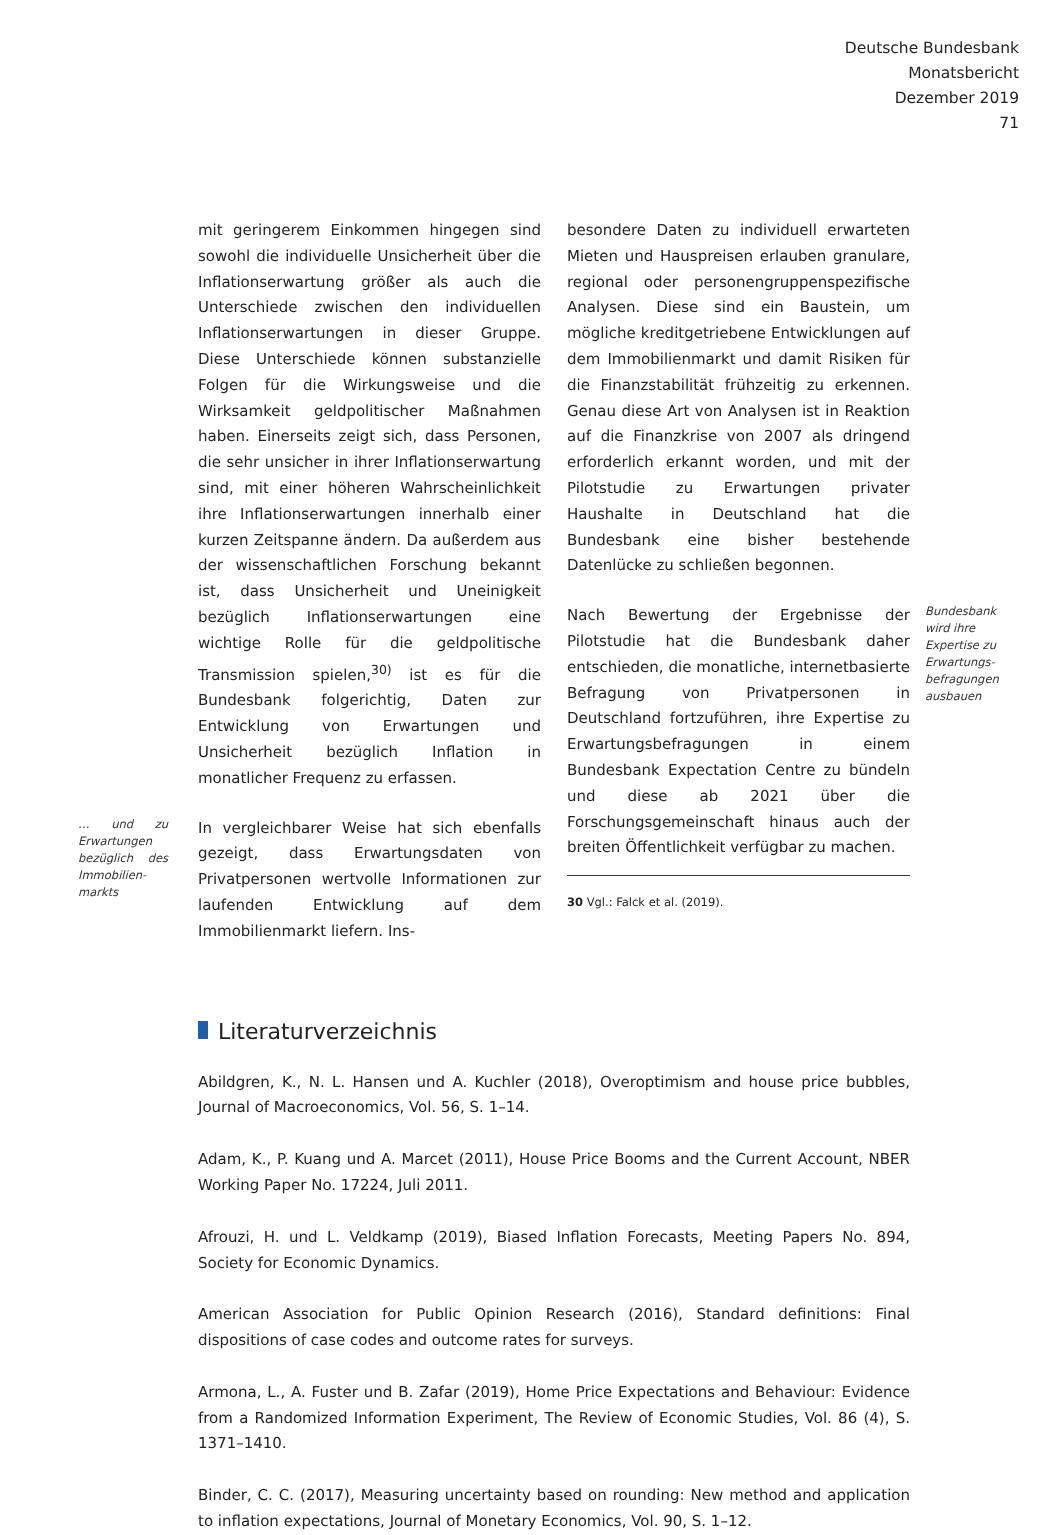Deutsche Bundesbank
Monatsbericht
Dezember 2019
71
mit geringerem Einkommen hingegen sind sowohl die individuelle Unsicherheit über die Inflationserwartung größer als auch die Unterschiede zwischen den individuellen Inflationserwartungen in dieser Gruppe. Diese Unterschiede können substanzielle Folgen für die Wirkungsweise und die Wirksamkeit geldpolitischer Maßnahmen haben. Einerseits zeigt sich, dass Personen, die sehr unsicher in ihrer Inflationserwartung sind, mit einer höheren Wahrscheinlichkeit ihre Inflationserwartungen innerhalb einer kurzen Zeitspanne ändern. Da außerdem aus der wissenschaftlichen Forschung bekannt ist, dass Unsicherheit und Uneinigkeit bezüglich Inflationserwartungen eine wichtige Rolle für die geldpolitische Transmission spielen,<sup>30)</sup> ist es für die Bundesbank folgerichtig, Daten zur Entwicklung von Erwartungen und Unsicherheit bezüglich Inflation in monatlicher Frequenz zu erfassen.
… und zu Erwartungen bezüglich des Immobilien­markts
In vergleichbarer Weise hat sich ebenfalls gezeigt, dass Erwartungsdaten von Privatpersonen wertvolle Informationen zur laufenden Entwicklung auf dem Immobilienmarkt liefern. Ins-
besondere Daten zu individuell erwarteten Mieten und Hauspreisen erlauben granulare, regional oder personengruppenspezifische Analysen. Diese sind ein Baustein, um mögliche kreditgetriebene Entwicklungen auf dem Immobilienmarkt und damit Risiken für die Finanzstabilität frühzeitig zu erkennen. Genau diese Art von Analysen ist in Reaktion auf die Finanzkrise von 2007 als dringend erforderlich erkannt worden, und mit der Pilotstudie zu Erwartungen privater Haushalte in Deutschland hat die Bundesbank eine bisher bestehende Datenlücke zu schließen begonnen.
Bundesbank wird ihre Expertise zu Erwartungs­befragungen ausbauen
Nach Bewertung der Ergebnisse der Pilotstudie hat die Bundesbank daher entschieden, die monatliche, internetbasierte Befragung von Privatpersonen in Deutschland fortzuführen, ihre Expertise zu Erwartungsbefragungen in einem Bundesbank Expectation Centre zu bündeln und diese ab 2021 über die Forschungsgemeinschaft hinaus auch der breiten Öffentlichkeit verfügbar zu machen.
30 Vgl.: Falck et al. (2019).
Literaturverzeichnis
Abildgren, K., N. L. Hansen und A. Kuchler (2018), Overoptimism and house price bubbles, Journal of Macroeconomics, Vol. 56, S. 1–14.
Adam, K., P. Kuang und A. Marcet (2011), House Price Booms and the Current Account, NBER Working Paper No. 17224, Juli 2011.
Afrouzi, H. und L. Veldkamp (2019), Biased Inflation Forecasts, Meeting Papers No. 894, Society for Economic Dynamics.
American Association for Public Opinion Research (2016), Standard definitions: Final dispositions of case codes and outcome rates for surveys.
Armona, L., A. Fuster und B. Zafar (2019), Home Price Expectations and Behaviour: Evidence from a Randomized Information Experiment, The Review of Economic Studies, Vol. 86 (4), S. 1371–1410.
Binder, C. C. (2017), Measuring uncertainty based on rounding: New method and application to inflation expectations, Journal of Monetary Economics, Vol. 90, S. 1–12.